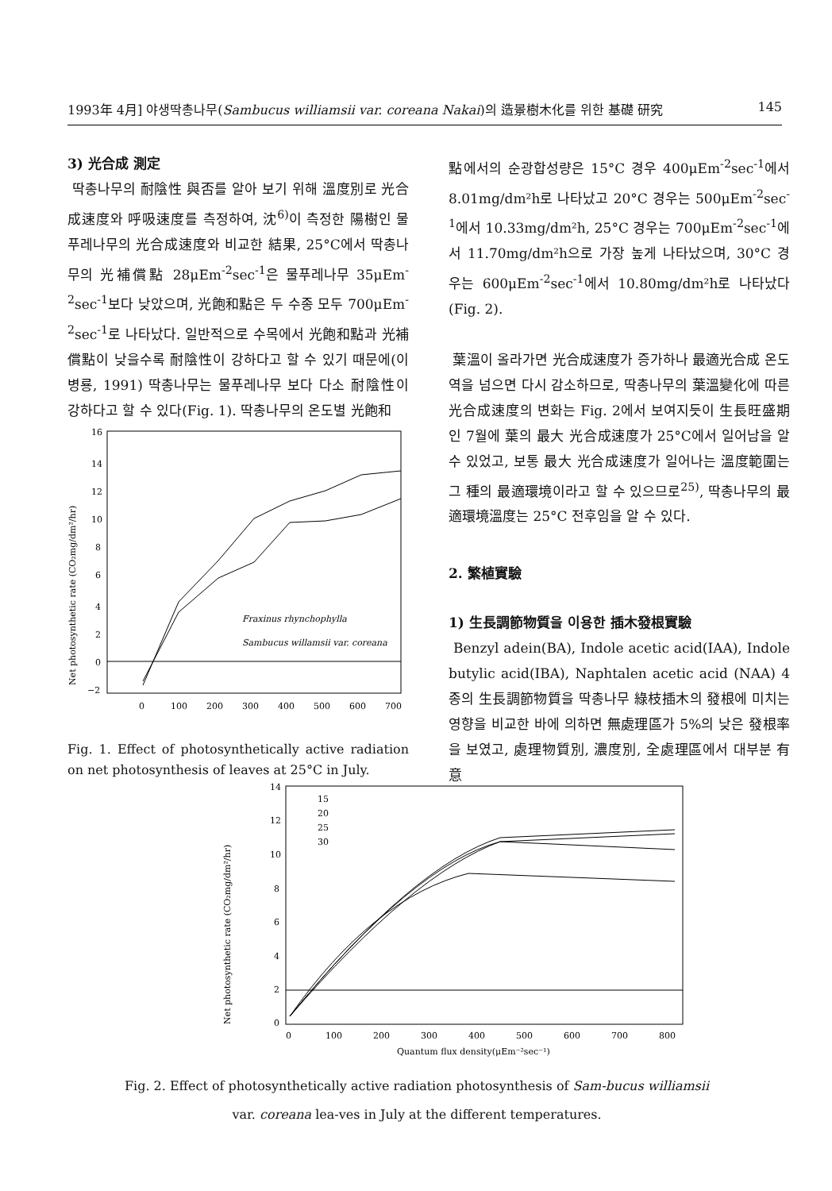1993年 4月] 야생딱총나무(Sambucus williamsii var. coreana Nakai)의 造景樹木化를 위한 基礎 研究 145
3) 光合成 測定
딱총나무의 耐陰性 與否를 알아 보기 위해 溫度別로 光合成速度와 呼吸速度를 측정하여, 沈<sup>6)</sup>이 측정한 陽樹인 물푸레나무의 光合成速度와 비교한 結果, 25°C에서 딱총나무의 光補償點 28μEm<sup>-2</sup>sec<sup>-1</sup>은 물푸레나무 35μEm<sup>-2</sup>sec<sup>-1</sup>보다 낮았으며, 光飽和點은 두 수종 모두 700μEm<sup>-2</sup>sec<sup>-1</sup>로 나타났다. 일반적으로 수목에서 光飽和點과 光補償點이 낮을수록 耐陰性이 강하다고 할 수 있기 때문에(이병룡, 1991) 딱총나무는 물푸레나무 보다 다소 耐陰性이 강하다고 할 수 있다(Fig. 1). 딱총나무의 온도별 光飽和
16
14
12
10
8
6
4
2
0
−2
0
100
200
300
400
500
600
700
Net photosynthetic rate (CO₂mg/dm²/hr)
Fraxinus rhynchophylla
Sambucus willamsii var. coreana
Fig. 1. Effect of photosynthetically active radiation on net photosynthesis of leaves at 25°C in July.
點에서의 순광합성량은 15°C 경우 400μEm<sup>-2</sup>sec<sup>-1</sup>에서 8.01mg/dm²h로 나타났고 20°C 경우는 500μEm<sup>-2</sup>sec<sup>-1</sup>에서 10.33mg/dm²h, 25°C 경우는 700μEm<sup>-2</sup>sec<sup>-1</sup>에서 11.70mg/dm²h으로 가장 높게 나타났으며, 30°C 경우는 600μEm<sup>-2</sup>sec<sup>-1</sup>에서 10.80mg/dm²h로 나타났다(Fig. 2).
葉溫이 올라가면 光合成速度가 증가하나 最適光合成 온도역을 넘으면 다시 감소하므로, 딱총나무의 葉溫變化에 따른 光合成速度의 변화는 Fig. 2에서 보여지듯이 生長旺盛期인 7월에 葉의 最大 光合成速度가 25°C에서 일어남을 알 수 있었고, 보통 最大 光合成速度가 일어나는 溫度範圍는 그 種의 最適環境이라고 할 수 있으므로<sup>25)</sup>, 딱총나무의 最適環境溫度는 25°C 전후임을 알 수 있다.
2. 繁植實驗
1) 生長調節物質을 이용한 插木發根實驗
Benzyl adein(BA), Indole acetic acid(IAA), Indole butylic acid(IBA), Naphtalen acetic acid (NAA) 4종의 生長調節物質을 딱총나무 綠枝插木의 發根에 미치는 영향을 비교한 바에 의하면 無處理區가 5%의 낮은 發根率을 보였고, 處理物質別, 濃度別, 全處理區에서 대부분 有意
14
12
10
8
6
4
2
0
0
100
200
300
400
500
600
700
800
Quantum flux density(μEm⁻²sec⁻¹)
Net photosynthetic rate (CO₂mg/dm²/hr)
15
20
25
30
Fig. 2. Effect of photosynthetically active radiation photosynthesis of Sam-bucus williamsii var. coreana lea-ves in July at the different temperatures.